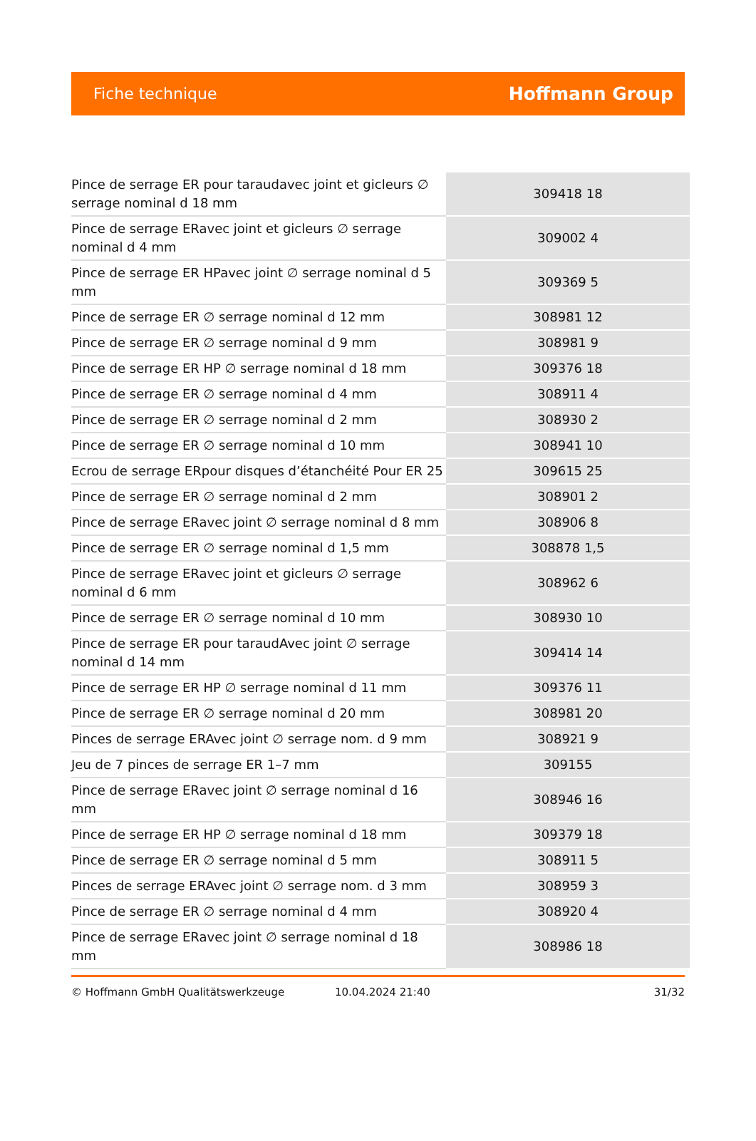Fiche technique Hoffmann Group
| Pince de serrage ER pour taraudavec joint et gicleurs ∅ serrage nominal d 18 mm | 309418 18 |
| Pince de serrage ERavec joint et gicleurs ∅ serrage nominal d 4 mm | 309002 4 |
| Pince de serrage ER HPavec joint ∅ serrage nominal d 5 mm | 309369 5 |
| Pince de serrage ER ∅ serrage nominal d 12 mm | 308981 12 |
| Pince de serrage ER ∅ serrage nominal d 9 mm | 308981 9 |
| Pince de serrage ER HP ∅ serrage nominal d 18 mm | 309376 18 |
| Pince de serrage ER ∅ serrage nominal d 4 mm | 308911 4 |
| Pince de serrage ER ∅ serrage nominal d 2 mm | 308930 2 |
| Pince de serrage ER ∅ serrage nominal d 10 mm | 308941 10 |
| Ecrou de serrage ERpour disques d’étanchéité Pour ER 25 | 309615 25 |
| Pince de serrage ER ∅ serrage nominal d 2 mm | 308901 2 |
| Pince de serrage ERavec joint ∅ serrage nominal d 8 mm | 308906 8 |
| Pince de serrage ER ∅ serrage nominal d 1,5 mm | 308878 1,5 |
| Pince de serrage ERavec joint et gicleurs ∅ serrage nominal d 6 mm | 308962 6 |
| Pince de serrage ER ∅ serrage nominal d 10 mm | 308930 10 |
| Pince de serrage ER pour taraudAvec joint ∅ serrage nominal d 14 mm | 309414 14 |
| Pince de serrage ER HP ∅ serrage nominal d 11 mm | 309376 11 |
| Pince de serrage ER ∅ serrage nominal d 20 mm | 308981 20 |
| Pinces de serrage ERAvec joint ∅ serrage nom. d 9 mm | 308921 9 |
| Jeu de 7 pinces de serrage ER 1–7 mm | 309155 |
| Pince de serrage ERavec joint ∅ serrage nominal d 16 mm | 308946 16 |
| Pince de serrage ER HP ∅ serrage nominal d 18 mm | 309379 18 |
| Pince de serrage ER ∅ serrage nominal d 5 mm | 308911 5 |
| Pinces de serrage ERAvec joint ∅ serrage nom. d 3 mm | 308959 3 |
| Pince de serrage ER ∅ serrage nominal d 4 mm | 308920 4 |
| Pince de serrage ERavec joint ∅ serrage nominal d 18 mm | 308986 18 |
© Hoffmann GmbH Qualitätswerkzeuge 10.04.2024 21:40 31/32